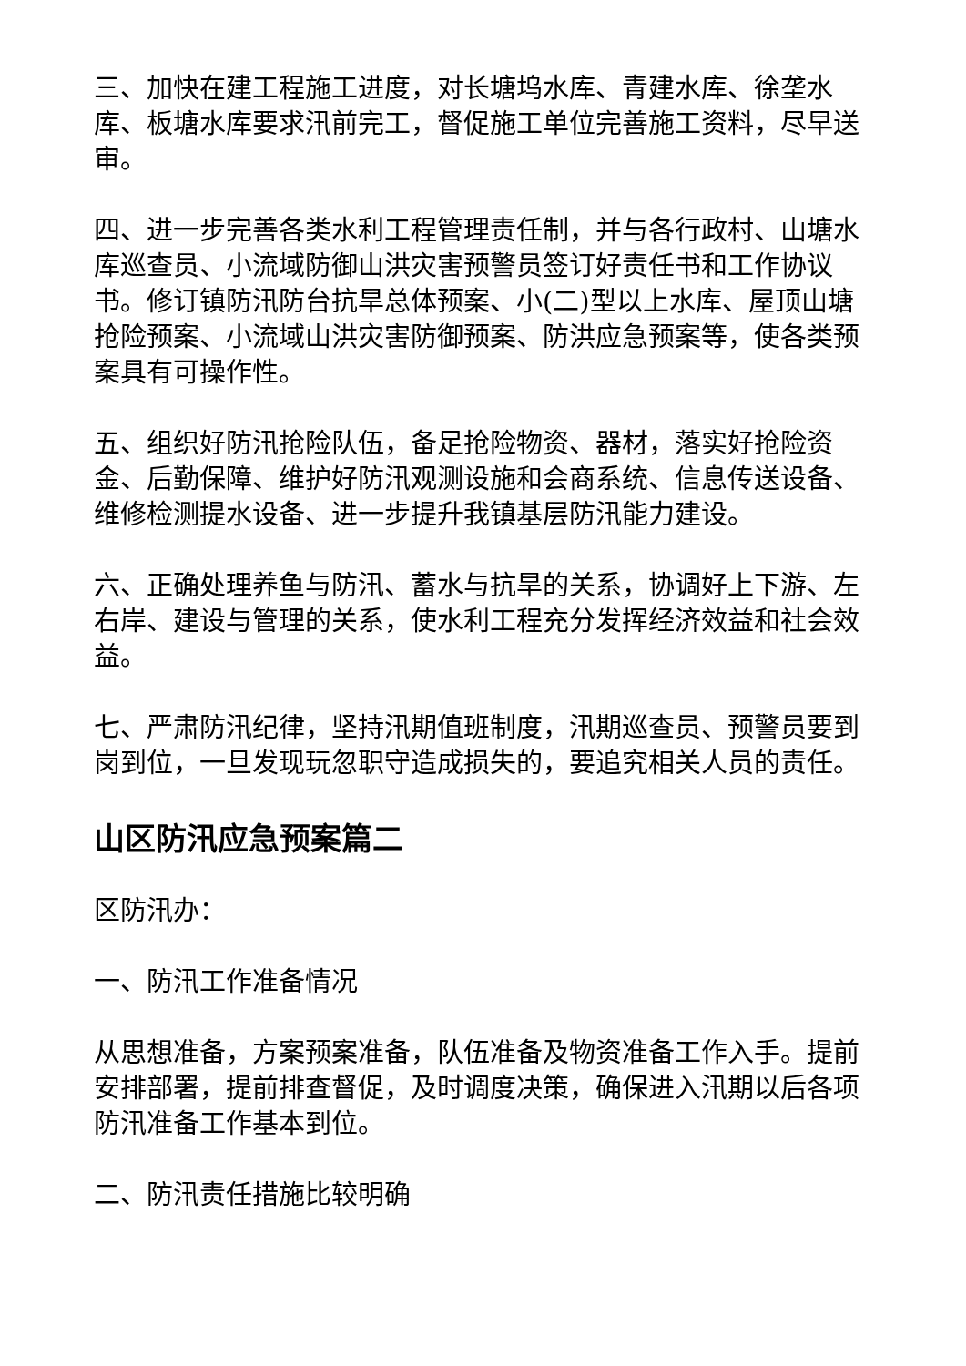三、加快在建工程施工进度，对长塘坞水库、青建水库、徐垄水库、板塘水库要求汛前完工，督促施工单位完善施工资料，尽早送审。
四、进一步完善各类水利工程管理责任制，并与各行政村、山塘水库巡查员、小流域防御山洪灾害预警员签订好责任书和工作协议书。修订镇防汛防台抗旱总体预案、小(二)型以上水库、屋顶山塘抢险预案、小流域山洪灾害防御预案、防洪应急预案等，使各类预案具有可操作性。
五、组织好防汛抢险队伍，备足抢险物资、器材，落实好抢险资金、后勤保障、维护好防汛观测设施和会商系统、信息传送设备、维修检测提水设备、进一步提升我镇基层防汛能力建设。
六、正确处理养鱼与防汛、蓄水与抗旱的关系，协调好上下游、左右岸、建设与管理的关系，使水利工程充分发挥经济效益和社会效益。
七、严肃防汛纪律，坚持汛期值班制度，汛期巡查员、预警员要到岗到位，一旦发现玩忽职守造成损失的，要追究相关人员的责任。
山区防汛应急预案篇二
区防汛办：
一、防汛工作准备情况
从思想准备，方案预案准备，队伍准备及物资准备工作入手。提前安排部署，提前排查督促，及时调度决策，确保进入汛期以后各项防汛准备工作基本到位。
二、防汛责任措施比较明确